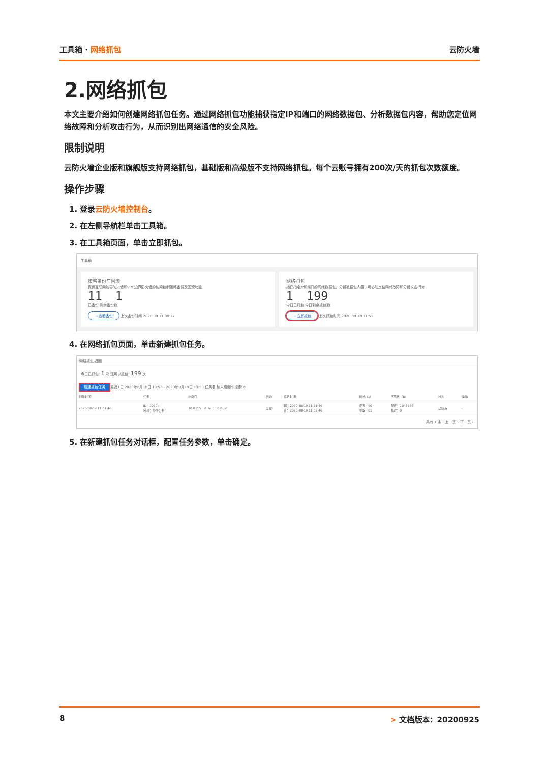工具箱 · 网络抓包 云防火墙
2.网络抓包
本文主要介绍如何创建网络抓包任务。通过网络抓包功能捕获指定IP和端口的网络数据包、分析数据包内容，帮助您定位网络故障和分析攻击行为，从而识别出网络通信的安全风险。
限制说明
云防火墙企业版和旗舰版支持网络抓包，基础版和高级版不支持网络抓包。每个云账号拥有200次/天的抓包次数额度。
操作步骤
1. 登录云防火墙控制台。
2. 在左侧导航栏单击工具箱。
3. 在工具箱页面，单击立即抓包。
工具箱
策略备份与回滚
提供互联网边界防火墙和VPC边界防火墙的访问控制策略备份及回滚功能
11 1
已备份 剩余备份数
→ 查看备份 上次备份时间 2020.08.11 00:27
网络抓包
捕获指定IP和端口的网络数据包，分析数据包内容，可协助定位网络故障和分析攻击行为
1 199
今日已抓包 今日剩余抓包数
→ 立即抓包 上次抓包时间 2020.08.19 11:51
4. 在网络抓包页面，单击新建抓包任务。
网络抓包 返回
今日已抓包: 1 次 还可以抓包: 199 次
新建抓包任务 最近1日 2020年8月18日 13:53 - 2020年8月19日 13:53 任务名 输入后回车搜索 ⟳
| 创建时间 | 任务 | IP端口 | 协议 | 抓包时间 | 时长（s） | 字节数（B） | 状态 | 操作 |
| --- | --- | --- | --- | --- | --- | --- | --- | --- |
| 2020-08-19 11:51:46 | ID：10604 名称：隐患分析 | 10.0.2.5 : -1 ⇆ 0.0.0.0 : -1 | 全部 | 起：2020-08-19 11:51:46 止：2020-08-19 11:52:46 | 配置：60 抓取：61 | 配置：1048576 抓取：0 | 已结束 | - |
共有 1 条 ‹ 上一页 1 下一页 ›
5. 在新建抓包任务对话框，配置任务参数，单击确定。
8 > 文档版本：20200925